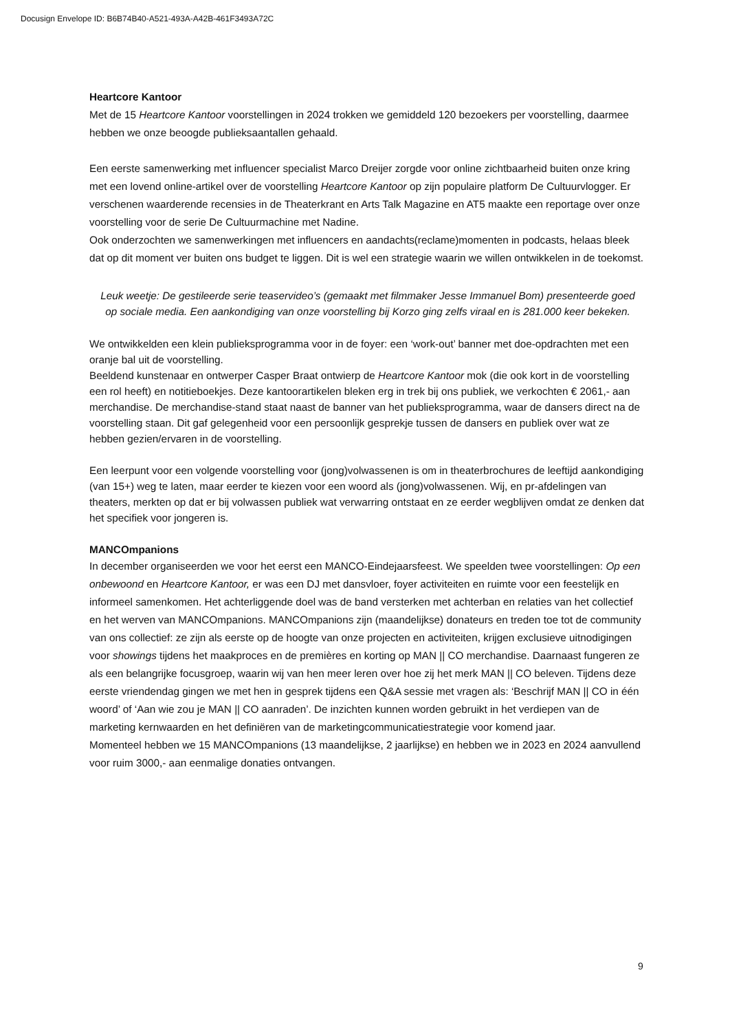Docusign Envelope ID: B6B74B40-A521-493A-A42B-461F3493A72C
Heartcore Kantoor
Met de 15 Heartcore Kantoor voorstellingen in 2024 trokken we gemiddeld 120 bezoekers per voorstelling, daarmee hebben we onze beoogde publieksaantallen gehaald.
Een eerste samenwerking met influencer specialist Marco Dreijer zorgde voor online zichtbaarheid buiten onze kring met een lovend online-artikel over de voorstelling Heartcore Kantoor op zijn populaire platform De Cultuurvlogger. Er verschenen waarderende recensies in de Theaterkrant en Arts Talk Magazine en AT5 maakte een reportage over onze voorstelling voor de serie De Cultuurmachine met Nadine.
Ook onderzochten we samenwerkingen met influencers en aandachts(reclame)momenten in podcasts, helaas bleek dat op dit moment ver buiten ons budget te liggen. Dit is wel een strategie waarin we willen ontwikkelen in de toekomst.
Leuk weetje: De gestileerde serie teaservideo’s (gemaakt met filmmaker Jesse Immanuel Bom) presenteerde goed op sociale media. Een aankondiging van onze voorstelling bij Korzo ging zelfs viraal en is 281.000 keer bekeken.
We ontwikkelden een klein publieksprogramma voor in de foyer: een ‘work-out’ banner met doe-opdrachten met een oranje bal uit de voorstelling.
Beeldend kunstenaar en ontwerper Casper Braat ontwierp de Heartcore Kantoor mok (die ook kort in de voorstelling een rol heeft) en notitieboekjes. Deze kantoorartikelen bleken erg in trek bij ons publiek, we verkochten € 2061,- aan merchandise. De merchandise-stand staat naast de banner van het publieksprogramma, waar de dansers direct na de voorstelling staan. Dit gaf gelegenheid voor een persoonlijk gesprekje tussen de dansers en publiek over wat ze hebben gezien/ervaren in de voorstelling.
Een leerpunt voor een volgende voorstelling voor (jong)volwassenen is om in theaterbrochures de leeftijd aankondiging (van 15+) weg te laten, maar eerder te kiezen voor een woord als (jong)volwassenen. Wij, en pr-afdelingen van theaters, merkten op dat er bij volwassen publiek wat verwarring ontstaat en ze eerder wegblijven omdat ze denken dat het specifiek voor jongeren is.
MANCOmpanions
In december organiseerden we voor het eerst een MANCO-Eindejaarsfeest. We speelden twee voorstellingen: Op een onbewoond en Heartcore Kantoor, er was een DJ met dansvloer, foyer activiteiten en ruimte voor een feestelijk en informeel samenkomen. Het achterliggende doel was de band versterken met achterban en relaties van het collectief en het werven van MANCOmpanions. MANCOmpanions zijn (maandelijkse) donateurs en treden toe tot de community van ons collectief: ze zijn als eerste op de hoogte van onze projecten en activiteiten, krijgen exclusieve uitnodigingen voor showings tijdens het maakproces en de premières en korting op MAN || CO merchandise. Daarnaast fungeren ze als een belangrijke focusgroep, waarin wij van hen meer leren over hoe zij het merk MAN || CO beleven. Tijdens deze eerste vriendendag gingen we met hen in gesprek tijdens een Q&A sessie met vragen als: ‘Beschrijf MAN || CO in één woord’ of ‘Aan wie zou je MAN || CO aanraden’. De inzichten kunnen worden gebruikt in het verdiepen van de marketing kernwaarden en het definiëren van de marketingcommunicatiestrategie voor komend jaar.
Momenteel hebben we 15 MANCOmpanions (13 maandelijkse, 2 jaarlijkse) en hebben we in 2023 en 2024 aanvullend voor ruim 3000,- aan eenmalige donaties ontvangen.
9